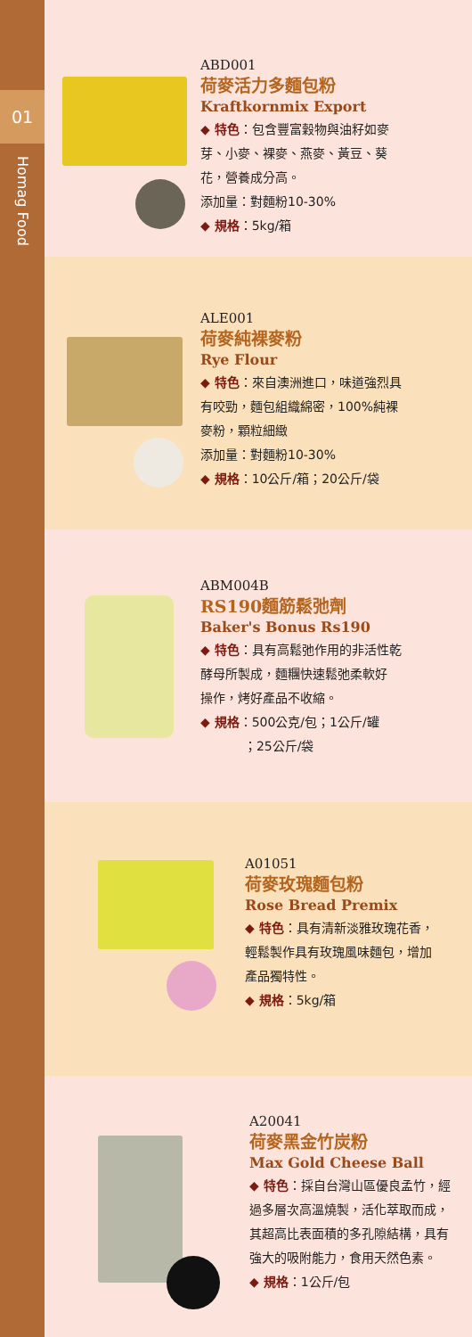01
Homag Food
ABD001
荷麥活力多麵包粉
Kraftkornmix Export
◆ 特色：包含豐富穀物與油籽如麥
芽、小麥、裸麥、燕麥、黃豆、葵
花，營養成分高。
添加量：對麵粉10-30%
◆ 規格：5kg/箱
ALE001
荷麥純裸麥粉
Rye Flour
◆ 特色：來自澳洲進口，味道強烈具
有咬勁，麵包組織綿密，100%純裸
麥粉，顆粒細緻
添加量：對麵粉10-30%
◆ 規格：10公斤/箱；20公斤/袋
ABM004B
RS190麵筋鬆弛劑
Baker's Bonus Rs190
◆ 特色：具有高鬆弛作用的非活性乾
酵母所製成，麵糰快速鬆弛柔軟好
操作，烤好產品不收縮。
◆ 規格：500公克/包；1公斤/罐
；25公斤/袋
A01051
荷麥玫瑰麵包粉
Rose Bread Premix
◆ 特色：具有清新淡雅玫瑰花香，
輕鬆製作具有玫瑰風味麵包，增加
產品獨特性。
◆ 規格：5kg/箱
A20041
荷麥黑金竹炭粉
Max Gold Cheese Ball
◆ 特色：採自台灣山區優良孟竹，經
過多層次高溫燒製，活化萃取而成，
其超高比表面積的多孔隙結構，具有
強大的吸附能力，食用天然色素。
◆ 規格：1公斤/包